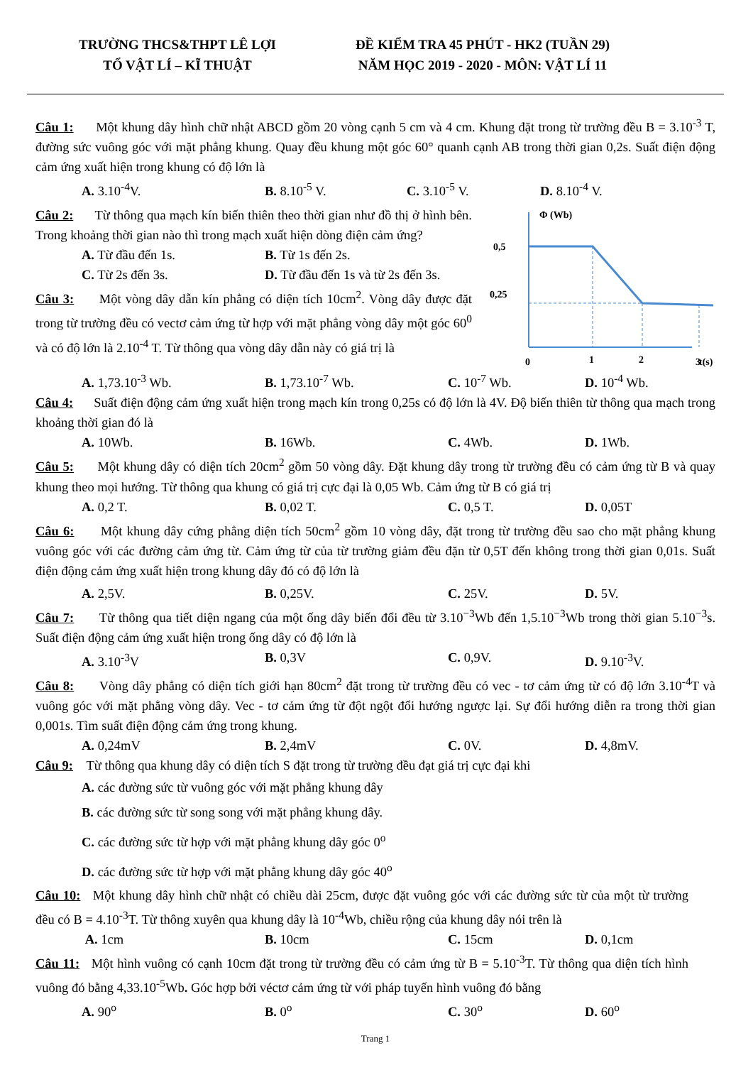TRƯỜNG THCS&THPT LÊ LỢI
TỔ VẬT LÍ – KĨ THUẬT
ĐỀ KIỂM TRA 45 PHÚT - HK2 (TUẦN 29)
NĂM HỌC 2019 - 2020 - MÔN: VẬT LÍ 11
Câu 1: Một khung dây hình chữ nhật ABCD gồm 20 vòng cạnh 5 cm và 4 cm. Khung đặt trong từ trường đều B = 3.10<sup>-3</sup> T, đường sức vuông góc với mặt phẳng khung. Quay đều khung một góc 60° quanh cạnh AB trong thời gian 0,2s. Suất điện động cảm ứng xuất hiện trong khung có độ lớn là
A. 3.10<sup>-4</sup>V. B. 8.10<sup>-5</sup> V. C. 3.10<sup>-5</sup> V. D. 8.10<sup>-4</sup> V.
Câu 2: Từ thông qua mạch kín biến thiên theo thời gian như đồ thị ở hình bên. Trong khoảng thời gian nào thì trong mạch xuất hiện dòng điện cảm ứng?
A. Từ đầu đến 1s. B. Từ 1s đến 2s.
C. Từ 2s đến 3s. D. Từ đầu đến 1s và từ 2s đến 3s.
Câu 3: Một vòng dây dẫn kín phẳng có diện tích 10cm<sup>2</sup>. Vòng dây được đặt trong từ trường đều có vectơ cảm ứng từ hợp với mặt phẳng vòng dây một góc 60<sup>0</sup> và có độ lớn là 2.10<sup>-4</sup> T. Từ thông qua vòng dây dẫn này có giá trị là
Φ (Wb)
0,5
0,25
0
1
2
3
t(s)
A. 1,73.10<sup>-3</sup> Wb. B. 1,73.10<sup>-7</sup> Wb. C. 10<sup>-7</sup> Wb. D. 10<sup>-4</sup> Wb.
Câu 4: Suất điện động cảm ứng xuất hiện trong mạch kín trong 0,25s có độ lớn là 4V. Độ biến thiên từ thông qua mạch trong khoảng thời gian đó là
A. 10Wb. B. 16Wb. C. 4Wb. D. 1Wb.
Câu 5: Một khung dây có diện tích 20cm<sup>2</sup> gồm 50 vòng dây. Đặt khung dây trong từ trường đều có cảm ứng từ B và quay khung theo mọi hướng. Từ thông qua khung có giá trị cực đại là 0,05 Wb. Cảm ứng từ B có giá trị
A. 0,2 T. B. 0,02 T. C. 0,5 T. D. 0,05T
Câu 6: Một khung dây cứng phẳng diện tích 50cm<sup>2</sup> gồm 10 vòng dây, đặt trong từ trường đều sao cho mặt phẳng khung vuông góc với các đường cảm ứng từ. Cảm ứng từ của từ trường giảm đều đặn từ 0,5T đến không trong thời gian 0,01s. Suất điện động cảm ứng xuất hiện trong khung dây đó có độ lớn là
A. 2,5V. B. 0,25V. C. 25V. D. 5V.
Câu 7: Từ thông qua tiết diện ngang của một ống dây biến đổi đều từ 3.10<sup>−3</sup>Wb đến 1,5.10<sup>−3</sup>Wb trong thời gian 5.10<sup>−3</sup>s. Suất điện động cảm ứng xuất hiện trong ống dây có độ lớn là
A. 3.10<sup>-3</sup>V B. 0,3V C. 0,9V. D. 9.10<sup>-3</sup>V.
Câu 8: Vòng dây phẳng có diện tích giới hạn 80cm<sup>2</sup> đặt trong từ trường đều có vec - tơ cảm ứng từ có độ lớn 3.10<sup>-4</sup>T và vuông góc với mặt phẳng vòng dây. Vec - tơ cảm ứng từ đột ngột đổi hướng ngược lại. Sự đổi hướng diễn ra trong thời gian 0,001s. Tìm suất điện động cảm ứng trong khung.
A. 0,24mV B. 2,4mV C. 0V. D. 4,8mV.
Câu 9: Từ thông qua khung dây có diện tích S đặt trong từ trường đều đạt giá trị cực đại khi
A. các đường sức từ vuông góc với mặt phẳng khung dây
B. các đường sức từ song song với mặt phẳng khung dây.
C. các đường sức từ hợp với mặt phẳng khung dây góc 0<sup>o</sup>
D. các đường sức từ hợp với mặt phẳng khung dây góc 40<sup>o</sup>
Câu 10: Một khung dây hình chữ nhật có chiều dài 25cm, được đặt vuông góc với các đường sức từ của một từ trường đều có B = 4.10<sup>-3</sup>T. Từ thông xuyên qua khung dây là 10<sup>-4</sup>Wb, chiều rộng của khung dây nói trên là
A. 1cm B. 10cm C. 15cm D. 0,1cm
Câu 11: Một hình vuông có cạnh 10cm đặt trong từ trường đều có cảm ứng từ B = 5.10<sup>-3</sup>T. Từ thông qua diện tích hình vuông đó bằng 4,33.10<sup>-5</sup>Wb. Góc hợp bởi véctơ cảm ứng từ với pháp tuyến hình vuông đó bằng
A. 90<sup>o</sup> B. 0<sup>o</sup> C. 30<sup>o</sup> D. 60<sup>o</sup>
Trang 1